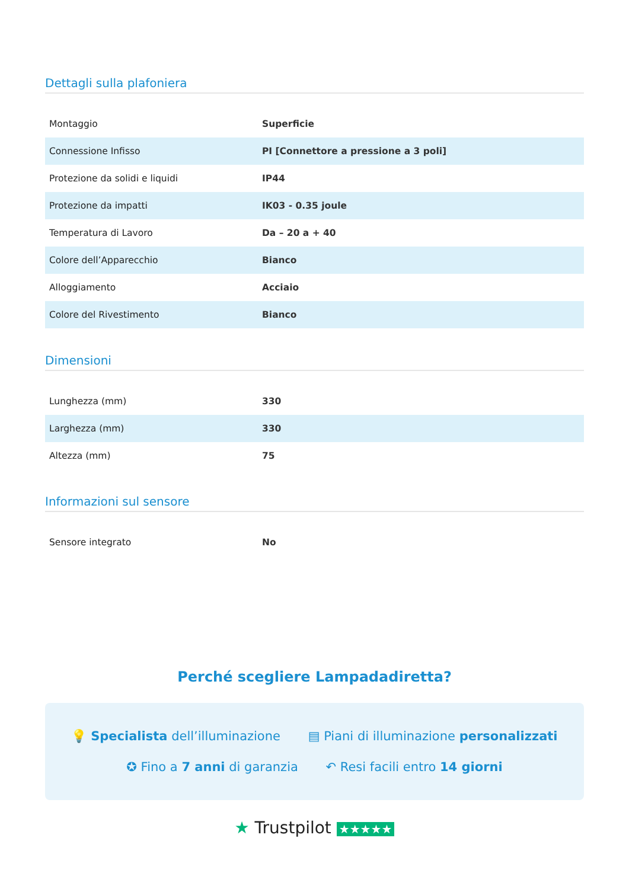Dettagli sulla plafoniera
| Montaggio | Superficie |
| Connessione Infisso | PI [Connettore a pressione a 3 poli] |
| Protezione da solidi e liquidi | IP44 |
| Protezione da impatti | IK03 - 0.35 joule |
| Temperatura di Lavoro | Da – 20 a + 40 |
| Colore dell’Apparecchio | Bianco |
| Alloggiamento | Acciaio |
| Colore del Rivestimento | Bianco |
Dimensioni
| Lunghezza (mm) | 330 |
| Larghezza (mm) | 330 |
| Altezza (mm) | 75 |
Informazioni sul sensore
| Sensore integrato | No |
Perché scegliere Lampadadiretta?
💡 Specialista dell’illuminazione ▤ Piani di illuminazione personalizzati
✪ Fino a 7 anni di garanzia ↶ Resi facili entro 14 giorni
★ Trustpilot ★★★★★